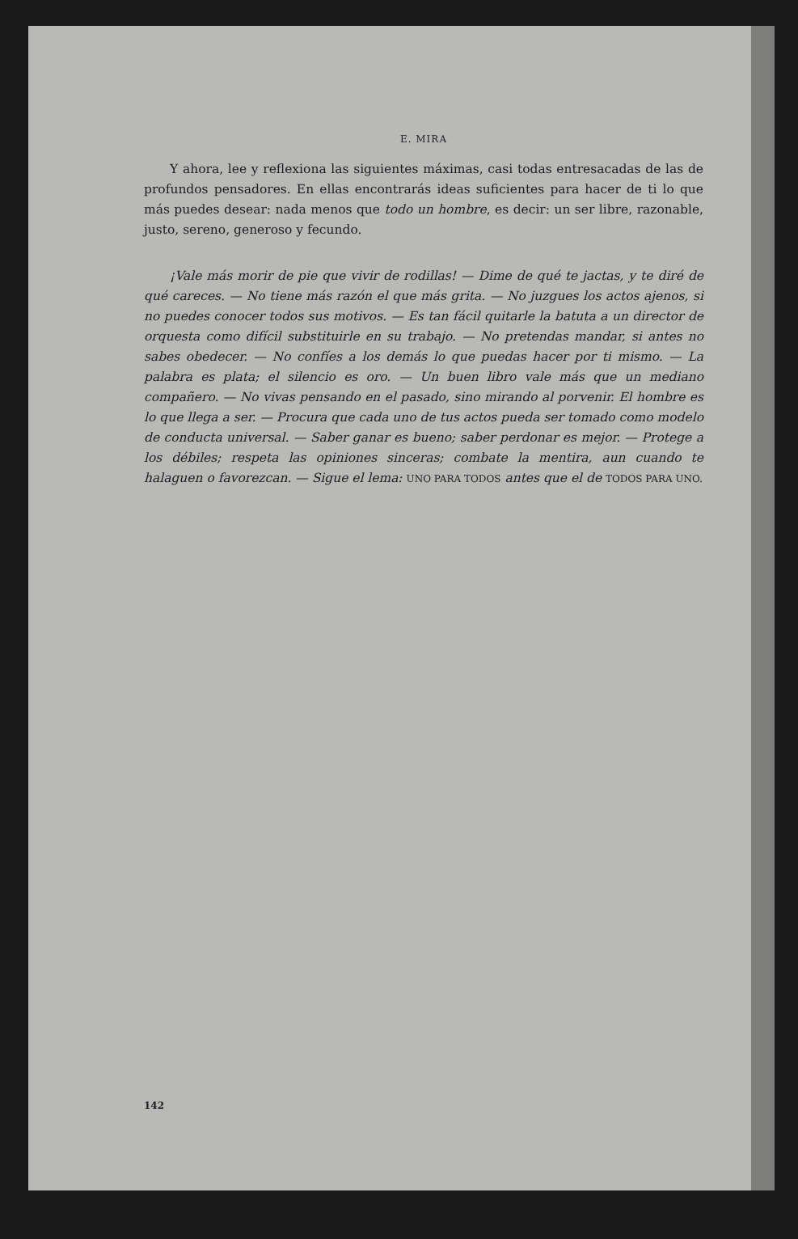E. MIRA
Y ahora, lee y reflexiona las siguientes máximas, casi todas entresacadas de las de profundos pensadores. En ellas encontrarás ideas suficientes para hacer de ti lo que más puedes desear: nada menos que todo un hombre, es decir: un ser libre, razonable, justo, sereno, generoso y fecundo.
¡Vale más morir de pie que vivir de rodillas! — Dime de qué te jactas, y te diré de qué careces. — No tiene más razón el que más grita. — No juzgues los actos ajenos, si no puedes conocer todos sus motivos. — Es tan fácil quitarle la batuta a un director de orquesta como difícil substituirle en su trabajo. — No pretendas mandar, si antes no sabes obedecer. — No confíes a los demás lo que puedas hacer por ti mismo. — La palabra es plata; el silencio es oro. — Un buen libro vale más que un mediano compañero. — No vivas pensando en el pasado, sino mirando al porvenir. El hombre es lo que llega a ser. — Procura que cada uno de tus actos pueda ser tomado como modelo de conducta universal. — Saber ganar es bueno; saber perdonar es mejor. — Protege a los débiles; respeta las opiniones sinceras; combate la mentira, aun cuando te halaguen o favorezcan. — Sigue el lema: UNO PARA TODOS antes que el de TODOS PARA UNO.
142